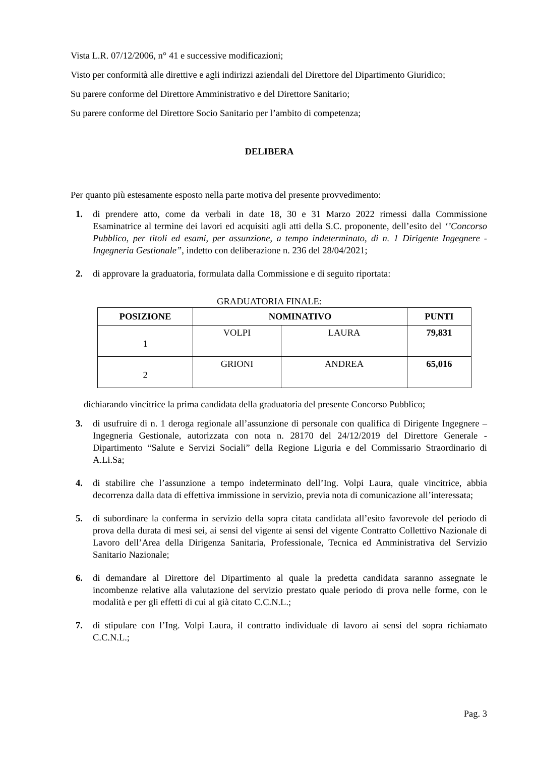Vista L.R. 07/12/2006, n° 41 e successive modificazioni;
Visto per conformità alle direttive e agli indirizzi aziendali del Direttore del Dipartimento Giuridico;
Su parere conforme del Direttore Amministrativo e del Direttore Sanitario;
Su parere conforme del Direttore Socio Sanitario per l’ambito di competenza;
DELIBERA
Per quanto più estesamente esposto nella parte motiva del presente provvedimento:
1. di prendere atto, come da verbali in date 18, 30 e 31 Marzo 2022 rimessi dalla Commissione Esaminatrice al termine dei lavori ed acquisiti agli atti della S.C. proponente, dell’esito del ‘’Concorso Pubblico, per titoli ed esami, per assunzione, a tempo indeterminato, di n. 1 Dirigente Ingegnere - Ingegneria Gestionale”, indetto con deliberazione n. 236 del 28/04/2021;
2. di approvare la graduatoria, formulata dalla Commissione e di seguito riportata:
GRADUATORIA FINALE:
| POSIZIONE | NOMINATIVO | | PUNTI |
| --- | --- | --- | --- |
| 1 | VOLPI | LAURA | 79,831 |
| 2 | GRIONI | ANDREA | 65,016 |
dichiarando vincitrice la prima candidata della graduatoria del presente Concorso Pubblico;
3. di usufruire di n. 1 deroga regionale all’assunzione di personale con qualifica di Dirigente Ingegnere – Ingegneria Gestionale, autorizzata con nota n. 28170 del 24/12/2019 del Direttore Generale - Dipartimento “Salute e Servizi Sociali” della Regione Liguria e del Commissario Straordinario di A.Li.Sa;
4. di stabilire che l’assunzione a tempo indeterminato dell’Ing. Volpi Laura, quale vincitrice, abbia decorrenza dalla data di effettiva immissione in servizio, previa nota di comunicazione all’interessata;
5. di subordinare la conferma in servizio della sopra citata candidata all’esito favorevole del periodo di prova della durata di mesi sei, ai sensi del vigente ai sensi del vigente Contratto Collettivo Nazionale di Lavoro dell’Area della Dirigenza Sanitaria, Professionale, Tecnica ed Amministrativa del Servizio Sanitario Nazionale;
6. di demandare al Direttore del Dipartimento al quale la predetta candidata saranno assegnate le incombenze relative alla valutazione del servizio prestato quale periodo di prova nelle forme, con le modalità e per gli effetti di cui al già citato C.C.N.L.;
7. di stipulare con l’Ing. Volpi Laura, il contratto individuale di lavoro ai sensi del sopra richiamato C.C.N.L.;
Pag. 3